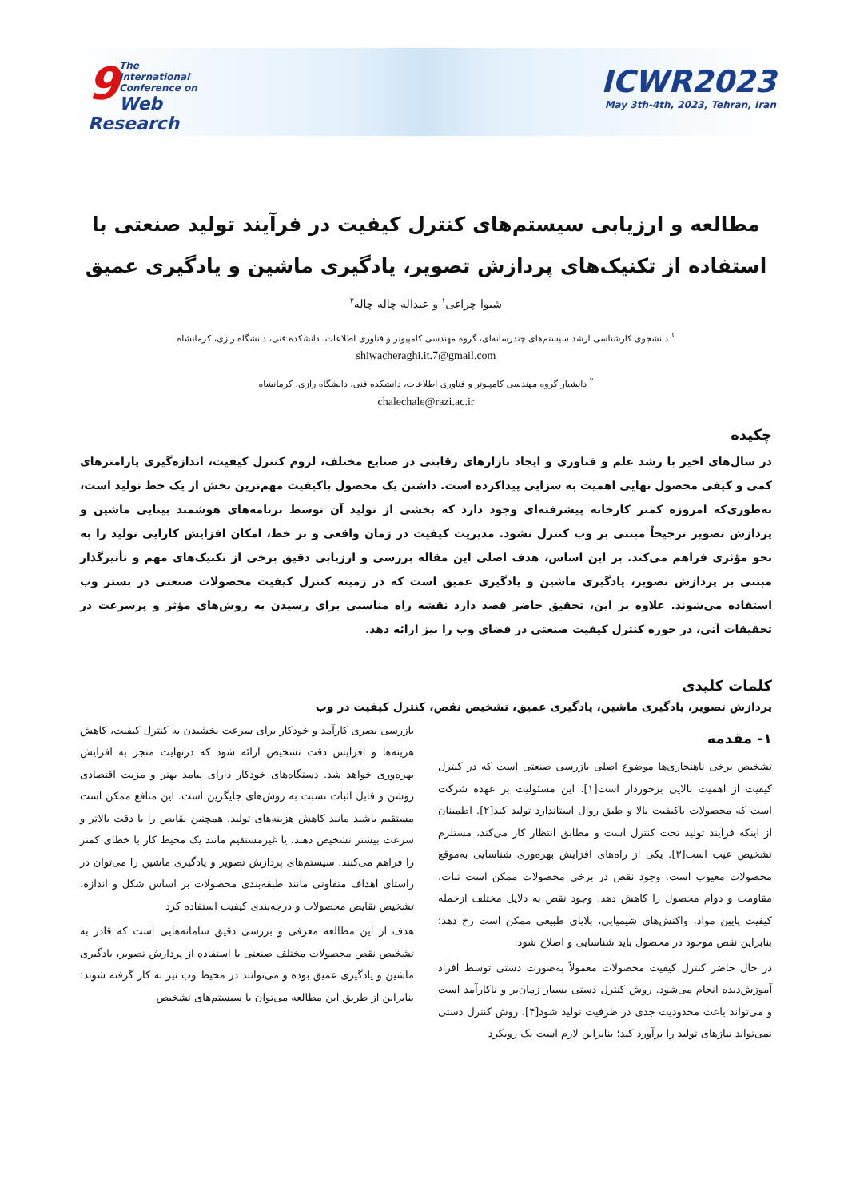9
The
International Conference on
Web Research
ICWR2023
May 3th-4th, 2023, Tehran, Iran
مطالعه و ارزیابی سیستم‌های کنترل کیفیت در فرآیند تولید صنعتی با استفاده از تکنیک‌های پردازش تصویر، یادگیری ماشین و یادگیری عمیق
شیوا چراغی<sup>۱</sup> و عبداله چاله چاله<sup>۲</sup>
<sup>۱</sup> دانشجوی کارشناسی ارشد سیستم‌های چندرسانه‌ای، گروه مهندسی کامپیوتر و فناوری اطلاعات، دانشکده فنی، دانشگاه رازی، کرمانشاه
shiwacheraghi.it.7@gmail.com
<sup>۲</sup> دانشیار گروه مهندسی کامپیوتر و فناوری اطلاعات، دانشکده فنی، دانشگاه رازی، کرمانشاه
chalechale@razi.ac.ir
چکیده
در سال‌های اخیر با رشد علم و فناوری و ایجاد بازارهای رقابتی در صنایع مختلف، لزوم کنترل کیفیت، اندازه‌گیری پارامترهای کمی و کیفی محصول نهایی اهمیت به سزایی پیداکرده است. داشتن یک محصول باکیفیت مهم‌ترین بخش از یک خط تولید است، به‌طوری‌که امروزه کمتر کارخانه پیشرفته‌ای وجود دارد که بخشی از تولید آن توسط برنامه‌های هوشمند بینایی ماشین و پردازش تصویر ترجیحاً مبتنی بر وب کنترل نشود. مدیریت کیفیت در زمان واقعی و بر خط، امکان افزایش کارایی تولید را به نحو مؤثری فراهم می‌کند. بر این اساس، هدف اصلی این مقاله بررسی و ارزیابی دقیق برخی از تکنیک‌های مهم و تأثیرگذار مبتنی بر پردازش تصویر، یادگیری ماشین و یادگیری عمیق است که در زمینه کنترل کیفیت محصولات صنعتی در بستر وب استفاده می‌شوند. علاوه بر این، تحقیق حاضر قصد دارد نقشه راه مناسبی برای رسیدن به روش‌های مؤثر و پرسرعت در تحقیقات آتی، در حوزه کنترل کیفیت صنعتی در فضای وب را نیز ارائه دهد.
کلمات کلیدی
پردازش تصویر، یادگیری ماشین، یادگیری عمیق، تشخیص نقص، کنترل کیفیت در وب
۱- مقدمه
تشخیص برخی ناهنجاری‌ها موضوع اصلی بازرسی صنعتی است که در کنترل کیفیت از اهمیت بالایی برخوردار است[۱]. این مسئولیت بر عهده شرکت است که محصولات باکیفیت بالا و طبق روال استاندارد تولید کند[۲]. اطمینان از اینکه فرآیند تولید تحت کنترل است و مطابق انتظار کار می‌کند، مستلزم تشخیص عیب است[۳]. یکی از راه‌های افزایش بهره‌وری شناسایی به‌موقع محصولات معیوب است. وجود نقص در برخی محصولات ممکن است ثبات، مقاومت و دوام محصول را کاهش دهد. وجود نقص به دلایل مختلف ازجمله کیفیت پایین مواد، واکنش‌های شیمیایی، بلایای طبیعی ممکن است رخ دهد؛ بنابراین نقص موجود در محصول باید شناسایی و اصلاح شود.
در حال حاضر کنترل کیفیت محصولات معمولاً به‌صورت دستی توسط افراد آموزش‌دیده انجام می‌شود. روش کنترل دستی بسیار زمان‌بر و ناکارآمد است و می‌تواند باعث محدودیت جدی در ظرفیت تولید شود[۴]. روش کنترل دستی نمی‌تواند نیازهای تولید را برآورد کند؛ بنابراین لازم است یک رویکرد
بازرسی بصری کارآمد و خودکار برای سرعت بخشیدن به کنترل کیفیت، کاهش هزینه‌ها و افزایش دقت تشخیص ارائه شود که درنهایت منجر به افزایش بهره‌وری خواهد شد. دستگاه‌های خودکار دارای پیامد بهتر و مزیت اقتصادی روشن و قابل اثبات نسبت به روش‌های جایگزین است. این منافع ممکن است مستقیم باشند مانند کاهش هزینه‌های تولید، همچنین نقایص را با دقت بالاتر و سرعت بیشتر تشخیص دهند، یا غیرمستقیم مانند یک محیط کار با خطای کمتر را فراهم می‌کنند. سیستم‌های پردازش تصویر و یادگیری ماشین را می‌توان در راستای اهداف متفاوتی مانند طبقه‌بندی محصولات بر اساس شکل و اندازه، تشخیص نقایص محصولات و درجه‌بندی کیفیت استفاده کرد
هدف از این مطالعه معرفی و بررسی دقیق سامانه‌هایی است که قادر به تشخیص نقص محصولات مختلف صنعتی با استفاده از پردازش تصویر، یادگیری ماشین و یادگیری عمیق بوده و می‌توانند در محیط وب نیز به کار گرفته شوند؛ بنابراین از طریق این مطالعه می‌توان با سیستم‌های تشخیص